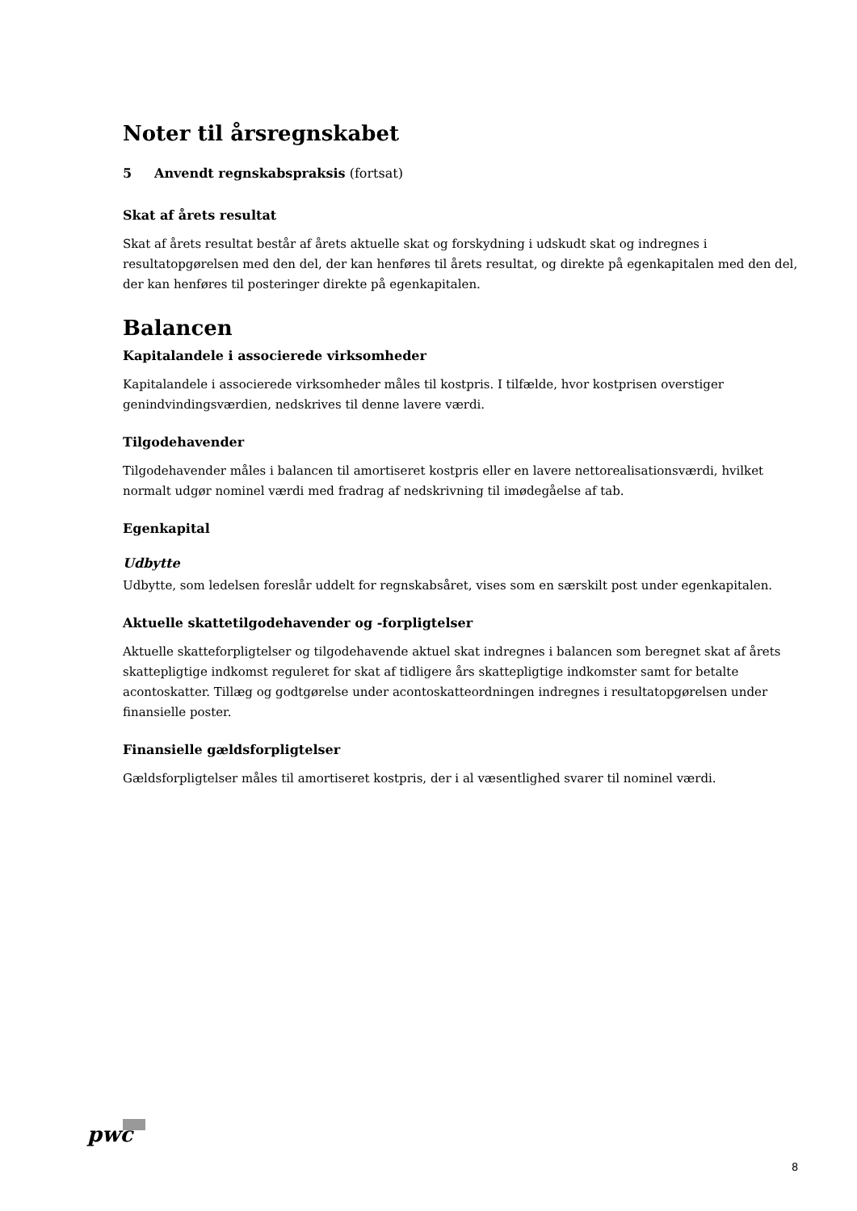Noter til årsregnskabet
5 Anvendt regnskabspraksis (fortsat)
Skat af årets resultat
Skat af årets resultat består af årets aktuelle skat og forskydning i udskudt skat og indregnes i resultatopgørelsen med den del, der kan henføres til årets resultat, og direkte på egenkapitalen med den del, der kan henføres til posteringer direkte på egenkapitalen.
Balancen
Kapitalandele i associerede virksomheder
Kapitalandele i associerede virksomheder måles til kostpris. I tilfælde, hvor kostprisen overstiger genindvindingsværdien, nedskrives til denne lavere værdi.
Tilgodehavender
Tilgodehavender måles i balancen til amortiseret kostpris eller en lavere nettorealisationsværdi, hvilket normalt udgør nominel værdi med fradrag af nedskrivning til imødegåelse af tab.
Egenkapital
Udbytte
Udbytte, som ledelsen foreslår uddelt for regnskabsåret, vises som en særskilt post under egenkapitalen.
Aktuelle skattetilgodehavender og -forpligtelser
Aktuelle skatteforpligtelser og tilgodehavende aktuel skat indregnes i balancen som beregnet skat af årets skattepligtige indkomst reguleret for skat af tidligere års skattepligtige indkomster samt for betalte acontoskatter. Tillæg og godtgørelse under acontoskatteordningen indregnes i resultatopgørelsen under finansielle poster.
Finansielle gældsforpligtelser
Gældsforpligtelser måles til amortiseret kostpris, der i al væsentlighed svarer til nominel værdi.
pwc
8